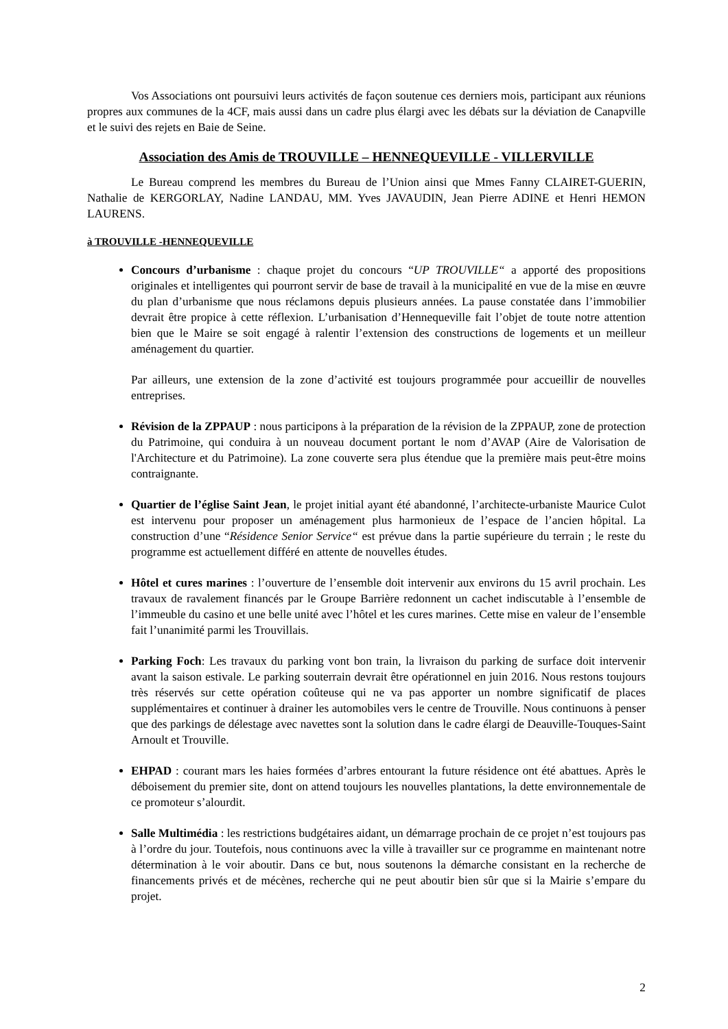Vos Associations ont poursuivi leurs activités de façon soutenue ces derniers mois, participant aux réunions propres aux communes de la 4CF, mais aussi dans un cadre plus élargi avec les débats sur la déviation de Canapville et le suivi des rejets en Baie de Seine.
Association des Amis de TROUVILLE – HENNEQUEVILLE - VILLERVILLE
Le Bureau comprend les membres du Bureau de l’Union ainsi que Mmes Fanny CLAIRET-GUERIN, Nathalie de KERGORLAY, Nadine LANDAU, MM. Yves JAVAUDIN, Jean Pierre ADINE et Henri HEMON LAURENS.
à TROUVILLE -HENNEQUEVILLE
Concours d’urbanisme : chaque projet du concours “UP TROUVILLE“ a apporté des propositions originales et intelligentes qui pourront servir de base de travail à la municipalité en vue de la mise en œuvre du plan d’urbanisme que nous réclamons depuis plusieurs années. La pause constatée dans l’immobilier devrait être propice à cette réflexion. L’urbanisation d’Hennequeville fait l’objet de toute notre attention bien que le Maire se soit engagé à ralentir l’extension des constructions de logements et un meilleur aménagement du quartier.
Par ailleurs, une extension de la zone d’activité est toujours programmée pour accueillir de nouvelles entreprises.
Révision de la ZPPAUP : nous participons à la préparation de la révision de la ZPPAUP, zone de protection du Patrimoine, qui conduira à un nouveau document portant le nom d’AVAP (Aire de Valorisation de l'Architecture et du Patrimoine). La zone couverte sera plus étendue que la première mais peut-être moins contraignante.
Quartier de l’église Saint Jean, le projet initial ayant été abandonné, l’architecte-urbaniste Maurice Culot est intervenu pour proposer un aménagement plus harmonieux de l’espace de l’ancien hôpital. La construction d’une “Résidence Senior Service“ est prévue dans la partie supérieure du terrain ; le reste du programme est actuellement différé en attente de nouvelles études.
Hôtel et cures marines : l’ouverture de l’ensemble doit intervenir aux environs du 15 avril prochain. Les travaux de ravalement financés par le Groupe Barrière redonnent un cachet indiscutable à l’ensemble de l’immeuble du casino et une belle unité avec l’hôtel et les cures marines. Cette mise en valeur de l’ensemble fait l’unanimité parmi les Trouvillais.
Parking Foch: Les travaux du parking vont bon train, la livraison du parking de surface doit intervenir avant la saison estivale. Le parking souterrain devrait être opérationnel en juin 2016. Nous restons toujours très réservés sur cette opération coûteuse qui ne va pas apporter un nombre significatif de places supplémentaires et continuer à drainer les automobiles vers le centre de Trouville. Nous continuons à penser que des parkings de délestage avec navettes sont la solution dans le cadre élargi de Deauville-Touques-Saint Arnoult et Trouville.
EHPAD : courant mars les haies formées d’arbres entourant la future résidence ont été abattues. Après le déboisement du premier site, dont on attend toujours les nouvelles plantations, la dette environnementale de ce promoteur s’alourdit.
Salle Multimédia : les restrictions budgétaires aidant, un démarrage prochain de ce projet n’est toujours pas à l’ordre du jour. Toutefois, nous continuons avec la ville à travailler sur ce programme en maintenant notre détermination à le voir aboutir. Dans ce but, nous soutenons la démarche consistant en la recherche de financements privés et de mécènes, recherche qui ne peut aboutir bien sûr que si la Mairie s’empare du projet.
2